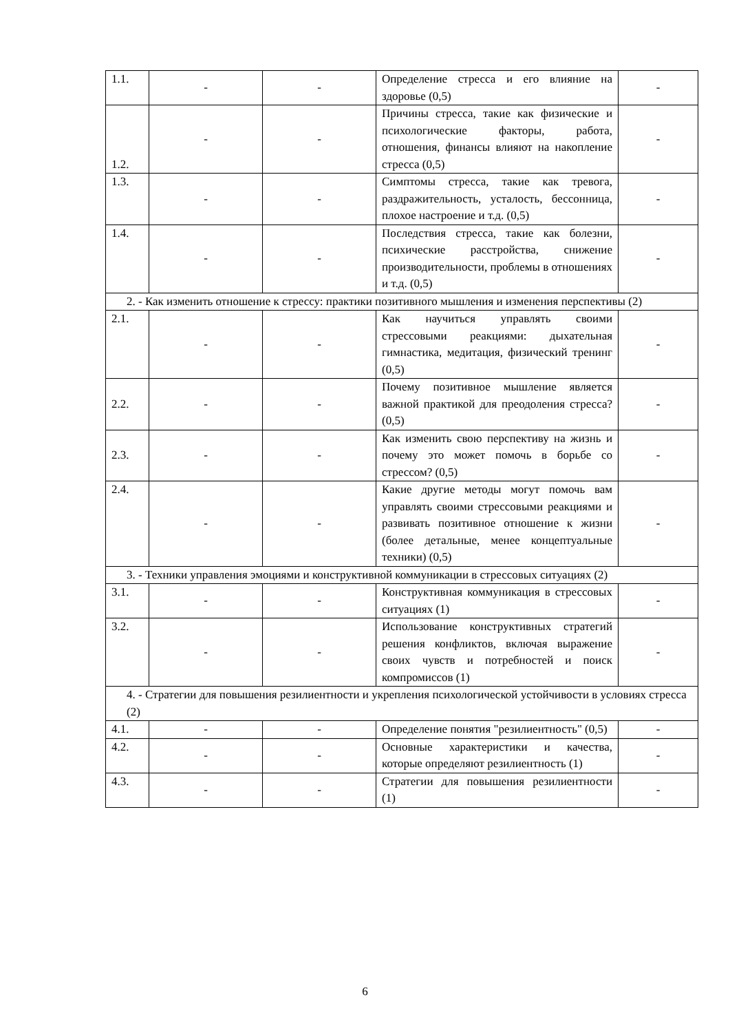| 1.1. | - | - | Определение стресса и его влияние на здоровье (0,5) | - |
| 1.2. | - | - | Причины стресса, такие как физические и психологические факторы, работа, отношения, финансы влияют на накопление стресса (0,5) | - |
| 1.3. | - | - | Симптомы стресса, такие как тревога, раздражительность, усталость, бессонница, плохое настроение и т.д. (0,5) | - |
| 1.4. | - | - | Последствия стресса, такие как болезни, психические расстройства, снижение производительности, проблемы в отношениях и т.д. (0,5) | - |
| 2. - Как изменить отношение к стрессу: практики позитивного мышления и изменения перспективы (2) | | | | |
| 2.1. | - | - | Как научиться управлять своими стрессовыми реакциями: дыхательная гимнастика, медитация, физический тренинг (0,5) | - |
| 2.2. | - | - | Почему позитивное мышление является важной практикой для преодоления стресса? (0,5) | - |
| 2.3. | - | - | Как изменить свою перспективу на жизнь и почему это может помочь в борьбе со стрессом? (0,5) | - |
| 2.4. | - | - | Какие другие методы могут помочь вам управлять своими стрессовыми реакциями и развивать позитивное отношение к жизни (более детальные, менее концептуальные техники) (0,5) | - |
| 3. - Техники управления эмоциями и конструктивной коммуникации в стрессовых ситуациях (2) | | | | |
| 3.1. | - | - | Конструктивная коммуникация в стрессовых ситуациях (1) | - |
| 3.2. | - | - | Использование конструктивных стратегий решения конфликтов, включая выражение своих чувств и потребностей и поиск компромиссов (1) | - |
| 4. - Стратегии для повышения резилиентности и укрепления психологической устойчивости в условиях стресса (2) | | | | |
| 4.1. | - | - | Определение понятия "резилиентность" (0,5) | - |
| 4.2. | - | - | Основные характеристики и качества, которые определяют резилиентность (1) | - |
| 4.3. | - | - | Стратегии для повышения резилиентности (1) | - |
6